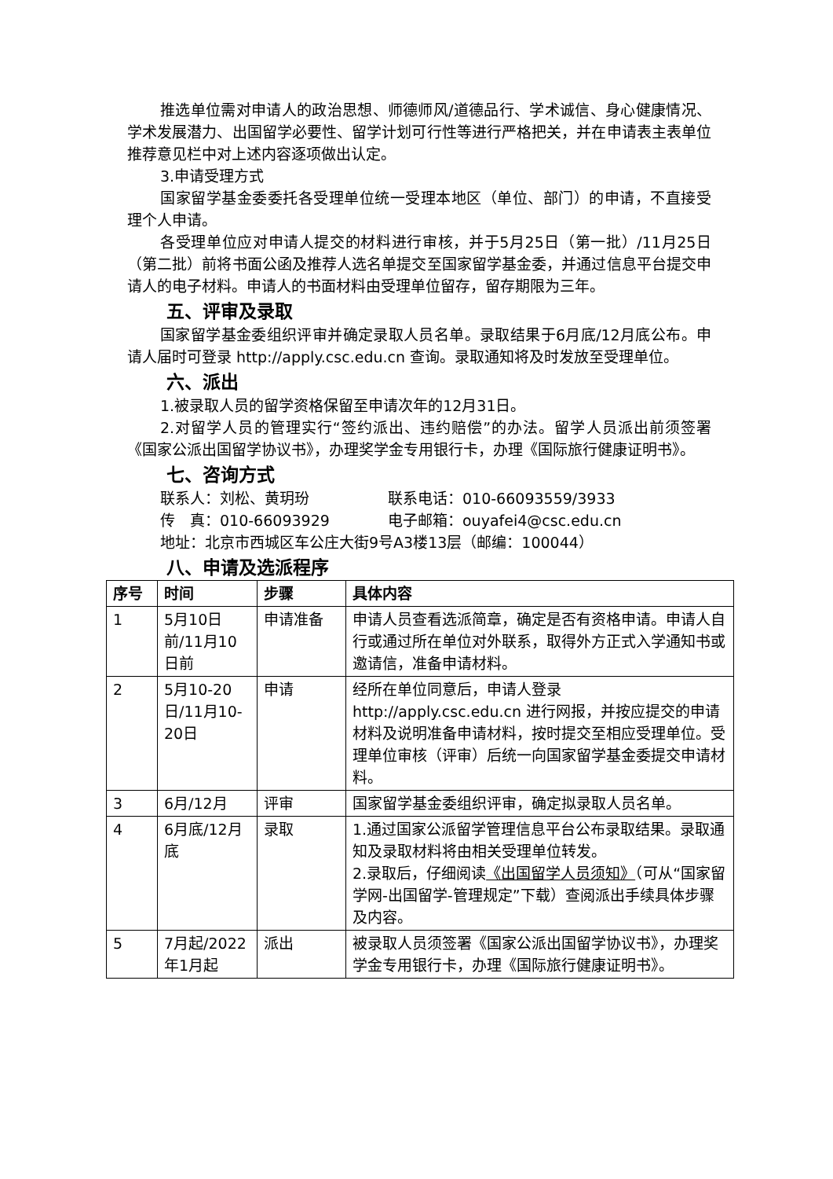推选单位需对申请人的政治思想、师德师风/道德品行、学术诚信、身心健康情况、学术发展潜力、出国留学必要性、留学计划可行性等进行严格把关，并在申请表主表单位推荐意见栏中对上述内容逐项做出认定。
3.申请受理方式
国家留学基金委委托各受理单位统一受理本地区（单位、部门）的申请，不直接受理个人申请。
各受理单位应对申请人提交的材料进行审核，并于5月25日（第一批）/11月25日（第二批）前将书面公函及推荐人选名单提交至国家留学基金委，并通过信息平台提交申请人的电子材料。申请人的书面材料由受理单位留存，留存期限为三年。
五、评审及录取
国家留学基金委组织评审并确定录取人员名单。录取结果于6月底/12月底公布。申请人届时可登录 http://apply.csc.edu.cn 查询。录取通知将及时发放至受理单位。
六、派出
1.被录取人员的留学资格保留至申请次年的12月31日。
2.对留学人员的管理实行“签约派出、违约赔偿”的办法。留学人员派出前须签署《国家公派出国留学协议书》，办理奖学金专用银行卡，办理《国际旅行健康证明书》。
七、咨询方式
联系人：刘松、黄玥玢 联系电话：010-66093559/3933
传　真：010-66093929 电子邮箱：ouyafei4@csc.edu.cn
地址：北京市西城区车公庄大街9号A3楼13层（邮编：100044）
八、申请及选派程序
| 序号 | 时间 | 步骤 | 具体内容 |
| --- | --- | --- | --- |
| 1 | 5月10日前/11月10日前 | 申请准备 | 申请人员查看选派简章，确定是否有资格申请。申请人自行或通过所在单位对外联系，取得外方正式入学通知书或邀请信，准备申请材料。 |
| 2 | 5月10-20日/11月10-20日 | 申请 | 经所在单位同意后，申请人登录 http://apply.csc.edu.cn 进行网报，并按应提交的申请材料及说明准备申请材料，按时提交至相应受理单位。受理单位审核（评审）后统一向国家留学基金委提交申请材料。 |
| 3 | 6月/12月 | 评审 | 国家留学基金委组织评审，确定拟录取人员名单。 |
| 4 | 6月底/12月底 | 录取 | 1.通过国家公派留学管理信息平台公布录取结果。录取通知及录取材料将由相关受理单位转发。 2.录取后，仔细阅读 《出国留学人员须知》 （可从“国家留学网-出国留学-管理规定”下载）查阅派出手续具体步骤及内容。 |
| 5 | 7月起/2022年1月起 | 派出 | 被录取人员须签署《国家公派出国留学协议书》，办理奖学金专用银行卡，办理《国际旅行健康证明书》。 |